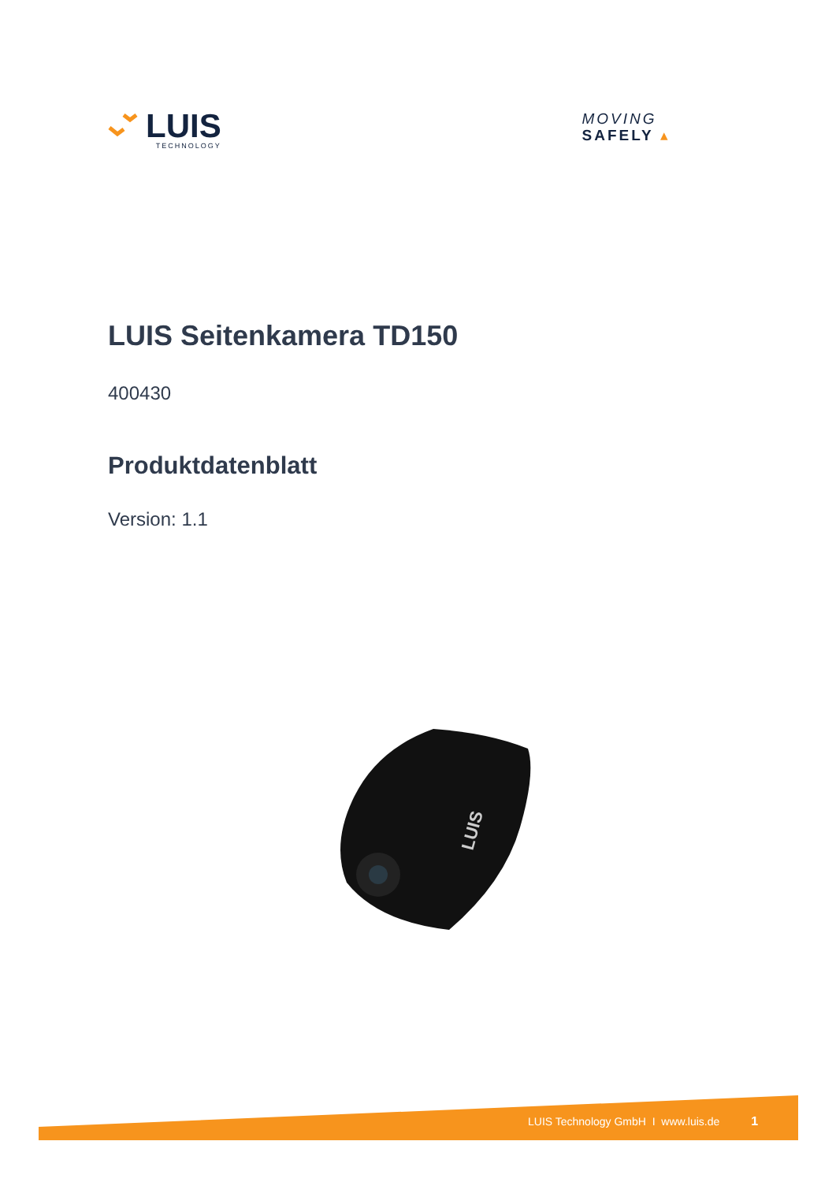LUIS
TECHNOLOGY
MOVING
SAFELY ▴
LUIS Seitenkamera TD150
400430
Produktdatenblatt
Version: 1.1
LUIS
LUIS Technology GmbH I www.luis.de 1